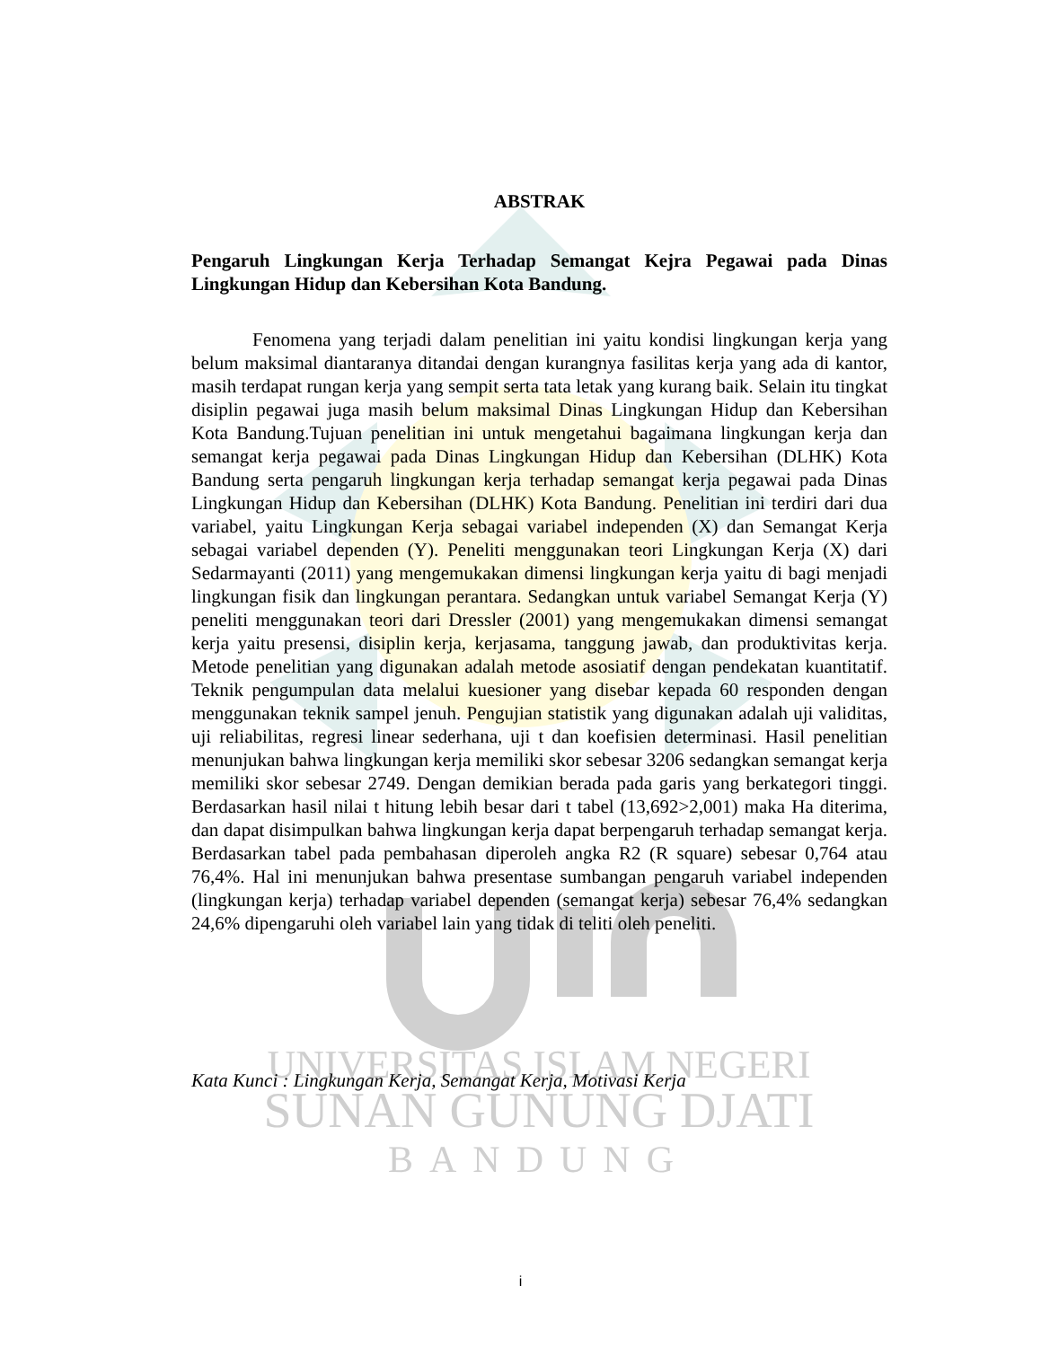UNIVERSITAS ISLAM NEGERI
SUNAN GUNUNG DJATI
BANDUNG
ABSTRAK
Pengaruh Lingkungan Kerja Terhadap Semangat Kejra Pegawai pada Dinas Lingkungan Hidup dan Kebersihan Kota Bandung.
Fenomena yang terjadi dalam penelitian ini yaitu kondisi lingkungan kerja yang belum maksimal diantaranya ditandai dengan kurangnya fasilitas kerja yang ada di kantor, masih terdapat rungan kerja yang sempit serta tata letak yang kurang baik. Selain itu tingkat disiplin pegawai juga masih belum maksimal Dinas Lingkungan Hidup dan Kebersihan Kota Bandung.Tujuan penelitian ini untuk mengetahui bagaimana lingkungan kerja dan semangat kerja pegawai pada Dinas Lingkungan Hidup dan Kebersihan (DLHK) Kota Bandung serta pengaruh lingkungan kerja terhadap semangat kerja pegawai pada Dinas Lingkungan Hidup dan Kebersihan (DLHK) Kota Bandung. Penelitian ini terdiri dari dua variabel, yaitu Lingkungan Kerja sebagai variabel independen (X) dan Semangat Kerja sebagai variabel dependen (Y). Peneliti menggunakan teori Lingkungan Kerja (X) dari Sedarmayanti (2011) yang mengemukakan dimensi lingkungan kerja yaitu di bagi menjadi lingkungan fisik dan lingkungan perantara. Sedangkan untuk variabel Semangat Kerja (Y) peneliti menggunakan teori dari Dressler (2001) yang mengemukakan dimensi semangat kerja yaitu presensi, disiplin kerja, kerjasama, tanggung jawab, dan produktivitas kerja. Metode penelitian yang digunakan adalah metode asosiatif dengan pendekatan kuantitatif. Teknik pengumpulan data melalui kuesioner yang disebar kepada 60 responden dengan menggunakan teknik sampel jenuh. Pengujian statistik yang digunakan adalah uji validitas, uji reliabilitas, regresi linear sederhana, uji t dan koefisien determinasi. Hasil penelitian menunjukan bahwa lingkungan kerja memiliki skor sebesar 3206 sedangkan semangat kerja memiliki skor sebesar 2749. Dengan demikian berada pada garis yang berkategori tinggi. Berdasarkan hasil nilai t hitung lebih besar dari t tabel (13,692>2,001) maka Ha diterima, dan dapat disimpulkan bahwa lingkungan kerja dapat berpengaruh terhadap semangat kerja. Berdasarkan tabel pada pembahasan diperoleh angka R2 (R square) sebesar 0,764 atau 76,4%. Hal ini menunjukan bahwa presentase sumbangan pengaruh variabel independen (lingkungan kerja) terhadap variabel dependen (semangat kerja) sebesar 76,4% sedangkan 24,6% dipengaruhi oleh variabel lain yang tidak di teliti oleh peneliti.
Kata Kunci : Lingkungan Kerja, Semangat Kerja, Motivasi Kerja
i